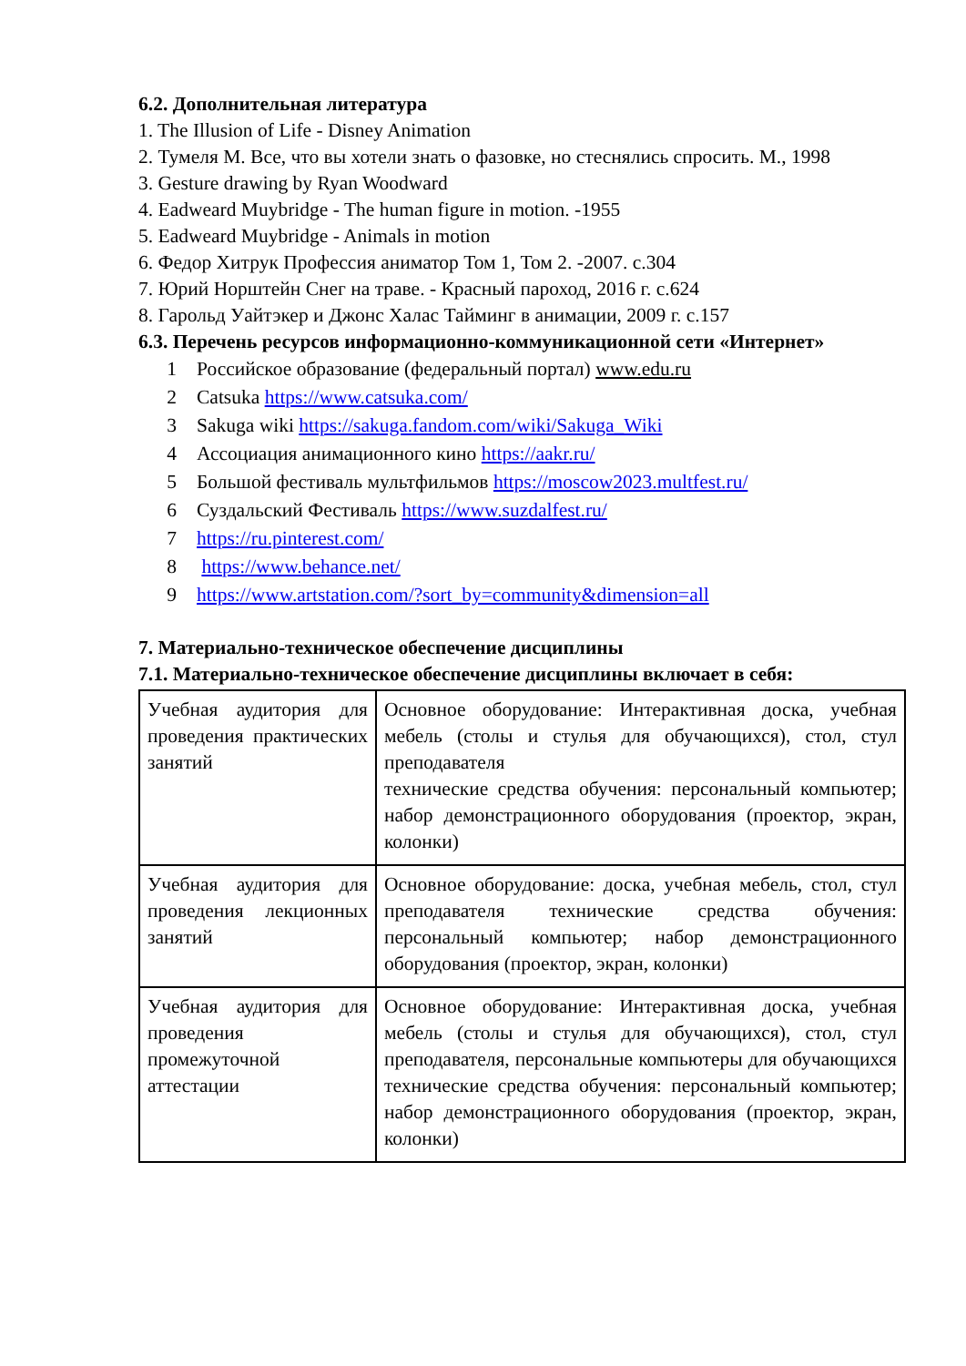6.2. Дополнительная литература
1. The Illusion of Life - Disney Animation
2. Тумеля М. Все, что вы хотели знать о фазовке, но стеснялись спросить. М., 1998
3. Gesture drawing by Ryan Woodward
4. Eadweard Muybridge - The human figure in motion. -1955
5. Eadweard Muybridge - Animals in motion
6. Федор Хитрук Профессия аниматор Том 1, Том 2. -2007. с.304
7. Юрий Норштейн Снег на траве. - Красный пароход, 2016 г. с.624
8. Гарольд Уайтэкер и Джонс Халас Тайминг в анимации, 2009 г. с.157
6.3. Перечень ресурсов информационно-коммуникационной сети «Интернет»
1 Российское образование (федеральный портал) www.edu.ru
2 Catsuka https://www.catsuka.com/
3 Sakuga wiki https://sakuga.fandom.com/wiki/Sakuga_Wiki
4 Ассоциация анимационного кино https://aakr.ru/
5 Большой фестиваль мультфильмов https://moscow2023.multfest.ru/
6 Суздальский Фестиваль https://www.suzdalfest.ru/
7 https://ru.pinterest.com/
8 https://www.behance.net/
9 https://www.artstation.com/?sort_by=community&dimension=all
7. Материально-техническое обеспечение дисциплины
7.1. Материально-техническое обеспечение дисциплины включает в себя:
| Учебная аудитория для проведения практических занятий | Основное оборудование: Интерактивная доска, учебная мебель (столы и стулья для обучающихся), стол, стул преподавателя технические средства обучения: персональный компьютер; набор демонстрационного оборудования (проектор, экран, колонки) |
| Учебная аудитория для проведения лекционных занятий | Основное оборудование: доска, учебная мебель, стол, стул преподавателя технические средства обучения: персональный компьютер; набор демонстрационного оборудования (проектор, экран, колонки) |
| Учебная аудитория для проведения промежуточной аттестации | Основное оборудование: Интерактивная доска, учебная мебель (столы и стулья для обучающихся), стол, стул преподавателя, персональные компьютеры для обучающихся технические средства обучения: персональный компьютер; набор демонстрационного оборудования (проектор, экран, колонки) |